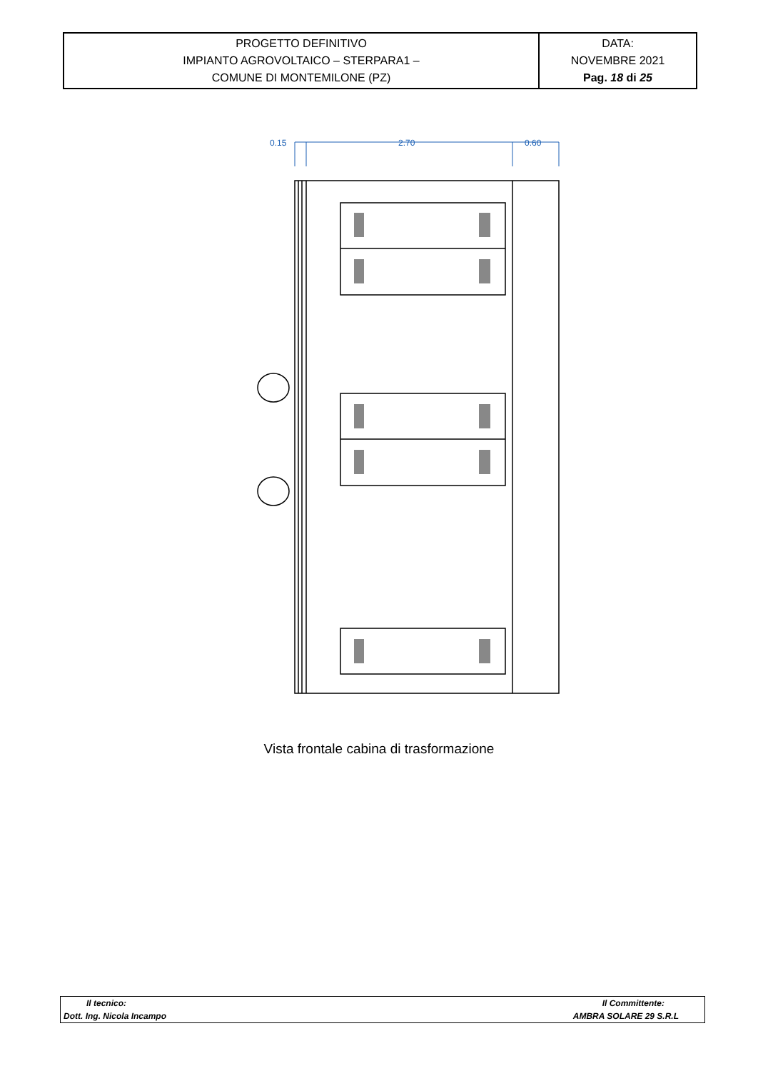| PROGETTO DEFINITIVO IMPIANTO AGROVOLTAICO – STERPARA1 – COMUNE DI MONTEMILONE (PZ) | DATA: NOVEMBRE 2021 Pag. 18 di 25 |
0.15
2.70
0.60
Vista frontale cabina di trasformazione
| Il tecnico: | Il Committente: |
| Dott. Ing. Nicola Incampo | AMBRA SOLARE 29 S.R.L |